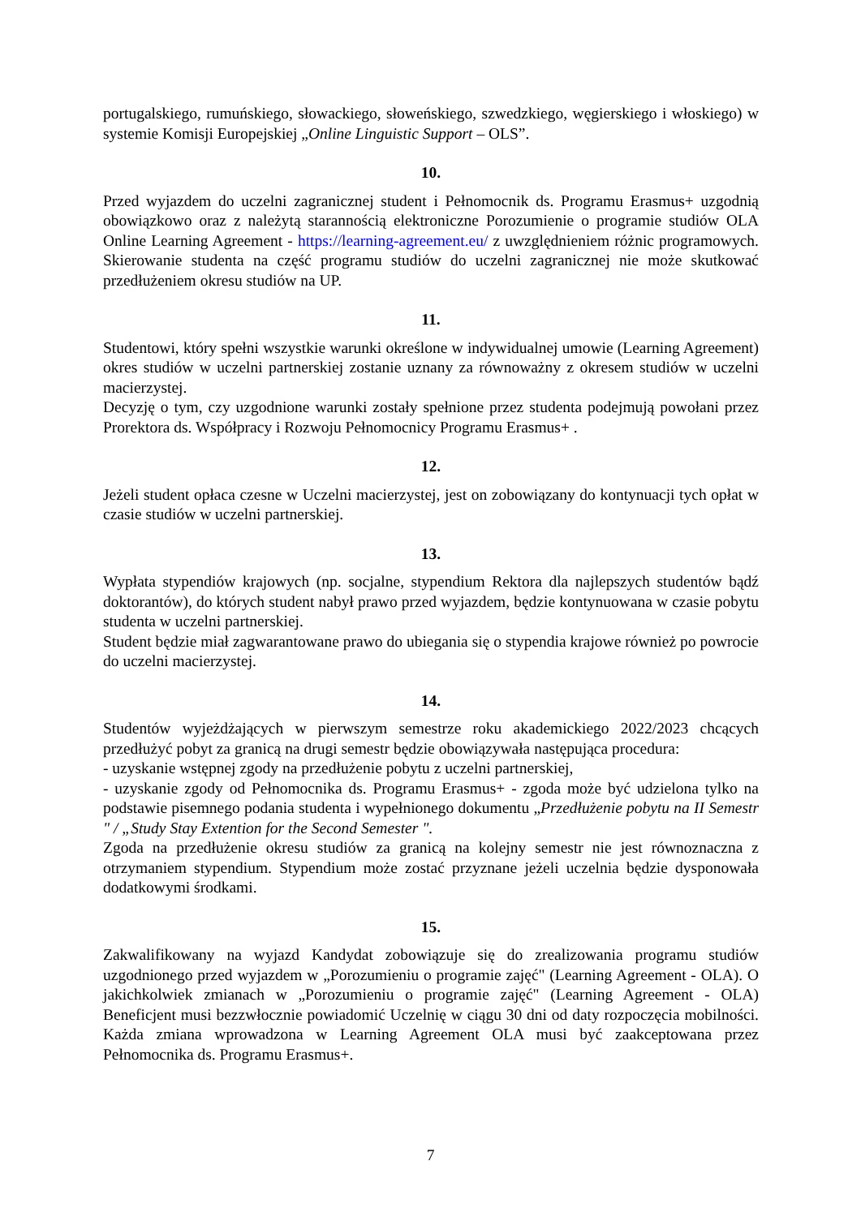portugalskiego, rumuńskiego, słowackiego, słoweńskiego, szwedzkiego, węgierskiego i włoskiego) w systemie Komisji Europejskiej „Online Linguistic Support – OLS”.
10.
Przed wyjazdem do uczelni zagranicznej student i Pełnomocnik ds. Programu Erasmus+ uzgodnią obowiązkowo oraz z należytą starannością elektroniczne Porozumienie o programie studiów OLA Online Learning Agreement - https://learning-agreement.eu/ z uwzględnieniem różnic programowych. Skierowanie studenta na część programu studiów do uczelni zagranicznej nie może skutkować przedłużeniem okresu studiów na UP.
11.
Studentowi, który spełni wszystkie warunki określone w indywidualnej umowie (Learning Agreement) okres studiów w uczelni partnerskiej zostanie uznany za równoważny z okresem studiów w uczelni macierzystej.
Decyzję o tym, czy uzgodnione warunki zostały spełnione przez studenta podejmują powołani przez Prorektora ds. Współpracy i Rozwoju Pełnomocnicy Programu Erasmus+ .
12.
Jeżeli student opłaca czesne w Uczelni macierzystej, jest on zobowiązany do kontynuacji tych opłat w czasie studiów w uczelni partnerskiej.
13.
Wypłata stypendiów krajowych (np. socjalne, stypendium Rektora dla najlepszych studentów bądź doktorantów), do których student nabył prawo przed wyjazdem, będzie kontynuowana w czasie pobytu studenta w uczelni partnerskiej.
Student będzie miał zagwarantowane prawo do ubiegania się o stypendia krajowe również po powrocie do uczelni macierzystej.
14.
Studentów wyjeżdżających w pierwszym semestrze roku akademickiego 2022/2023 chcących przedłużyć pobyt za granicą na drugi semestr będzie obowiązywała następująca procedura:
- uzyskanie wstępnej zgody na przedłużenie pobytu z uczelni partnerskiej,
- uzyskanie zgody od Pełnomocnika ds. Programu Erasmus+ - zgoda może być udzielona tylko na podstawie pisemnego podania studenta i wypełnionego dokumentu „Przedłużenie pobytu na II Semestr " / „Study Stay Extention for the Second Semester ".
Zgoda na przedłużenie okresu studiów za granicą na kolejny semestr nie jest równoznaczna z otrzymaniem stypendium. Stypendium może zostać przyznane jeżeli uczelnia będzie dysponowała dodatkowymi środkami.
15.
Zakwalifikowany na wyjazd Kandydat zobowiązuje się do zrealizowania programu studiów uzgodnionego przed wyjazdem w „Porozumieniu o programie zajęć" (Learning Agreement - OLA). O jakichkolwiek zmianach w „Porozumieniu o programie zajęć" (Learning Agreement - OLA) Beneficjent musi bezzwłocznie powiadomić Uczelnię w ciągu 30 dni od daty rozpoczęcia mobilności. Każda zmiana wprowadzona w Learning Agreement OLA musi być zaakceptowana przez Pełnomocnika ds. Programu Erasmus+.
7